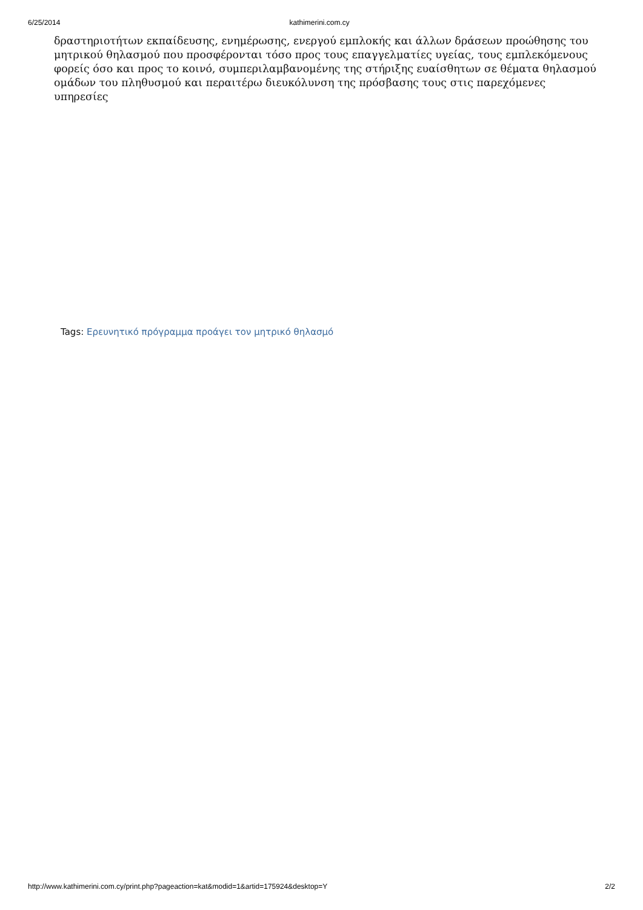6/25/2014 kathimerini.com.cy
δραστηριοτήτων εκπαίδευσης, ενημέρωσης, ενεργού εμπλοκής και άλλων δράσεων προώθησης του μητρικού θηλασμού που προσφέρονται τόσο προς τους επαγγελματίες υγείας, τους εμπλεκόμενους φορείς όσο και προς το κοινό, συμπεριλαμβανομένης της στήριξης ευαίσθητων σε θέματα θηλασμού ομάδων του πληθυσμού και περαιτέρω διευκόλυνση της πρόσβασης τους στις παρεχόμενες υπηρεσίες
Tags: Ερευνητικό πρόγραμμα προάγει τον μητρικό θηλασμό
http://www.kathimerini.com.cy/print.php?pageaction=kat&modid=1&artid=175924&desktop=Y 2/2